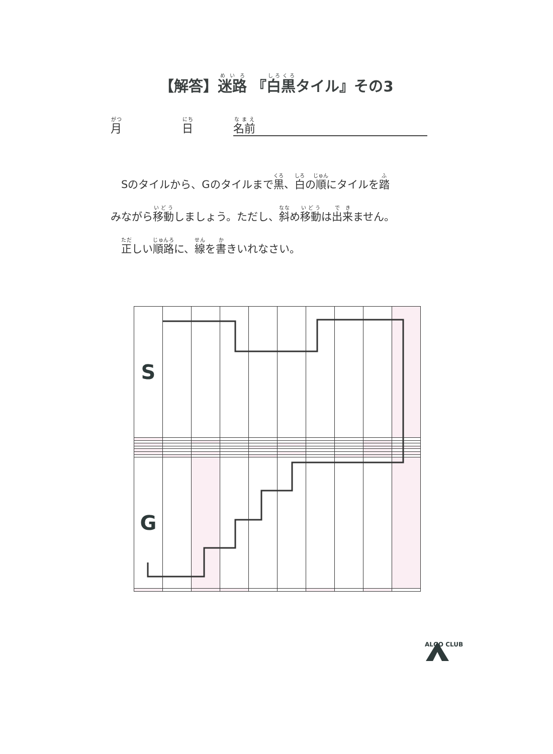【解答】迷路 『白黒タイル』その3
月 日 名前
　Sのタイルから、Gのタイルまで黒、白の順にタイルを踏
みながら移動しましょう。ただし、斜め移動は出来ません。
　正しい順路に、線を書きいれなさい。
| S | | | | | | | | | |
| G | | | | | | | | | |
ALGO CLUB